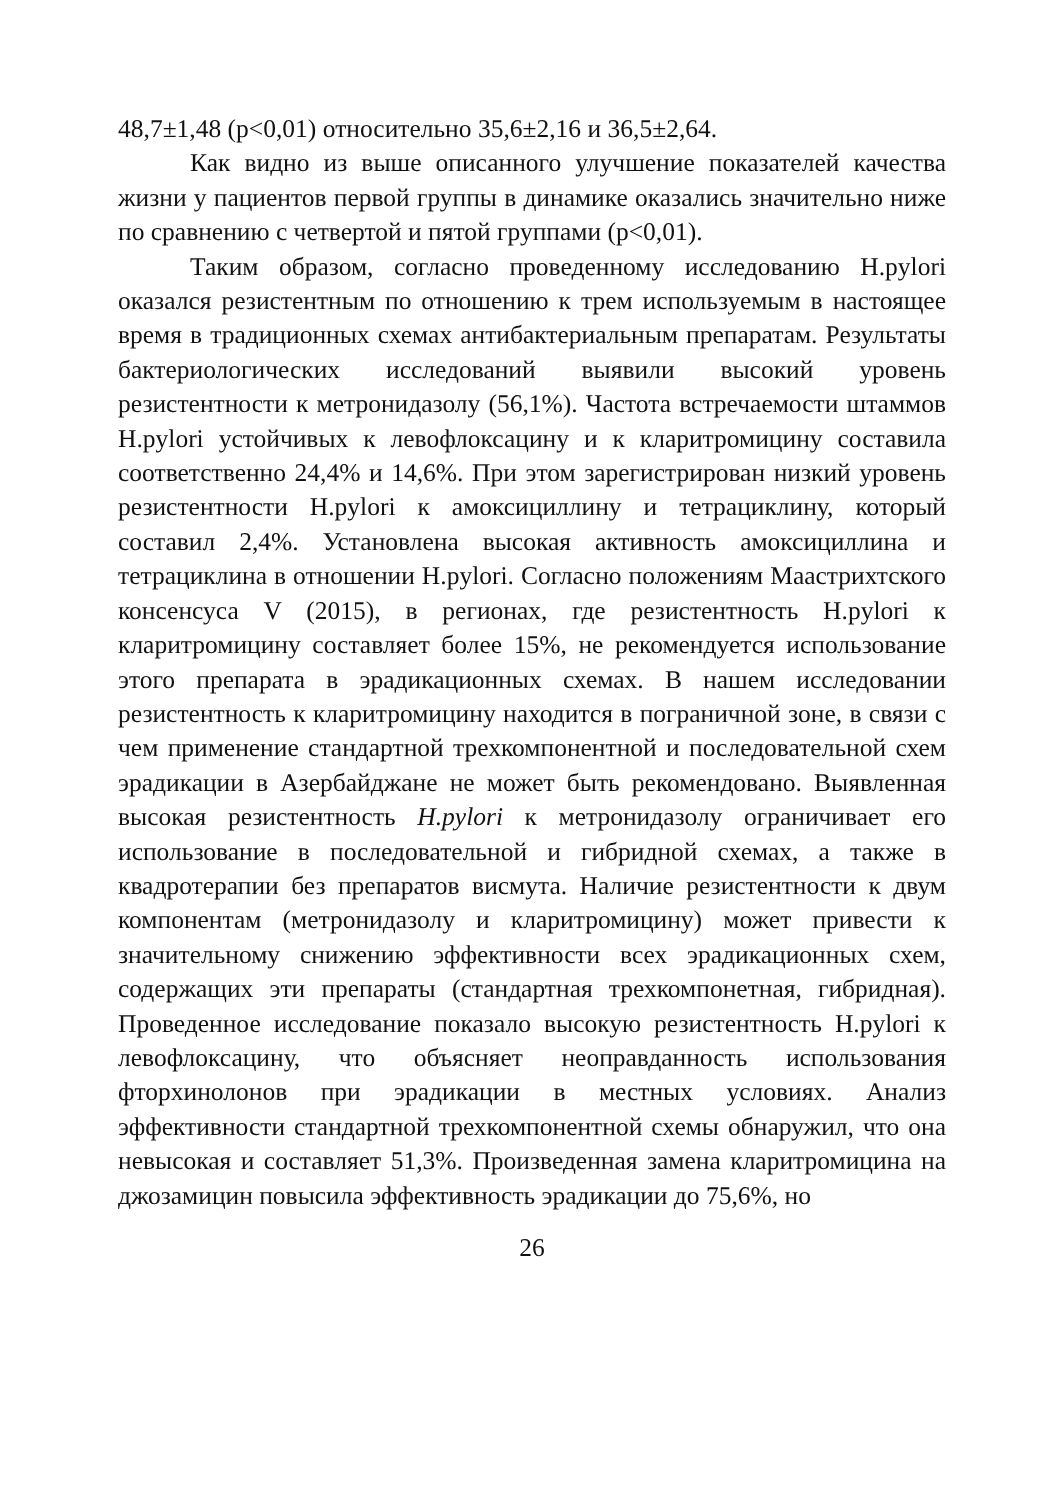48,7±1,48 (p<0,01) относительно 35,6±2,16 и 36,5±2,64.
Как видно из выше описанного улучшение показателей качества жизни у пациентов первой группы в динамике оказались значительно ниже по сравнению с четвертой и пятой группами (p<0,01).
Таким образом, согласно проведенному исследованию H.pylori оказался резистентным по отношению к трем используемым в настоящее время в традиционных схемах антибактериальным препаратам. Результаты бактериологических исследований выявили высокий уровень резистентности к метронидазолу (56,1%). Частота встречаемости штаммов H.pylori устойчивых к левофлоксацину и к кларитромицину составила соответственно 24,4% и 14,6%. При этом зарегистрирован низкий уровень резистентности H.pylori к амоксициллину и тетрациклину, который составил 2,4%. Установлена высокая активность амоксициллина и тетрациклина в отношении H.pylori. Согласно положениям Маастрихтского консенсуса V (2015), в регионах, где резистентность H.pylori к кларитромицину составляет более 15%, не рекомендуется использование этого препарата в эрадикационных схемах. В нашем исследовании резистентность к кларитромицину находится в пограничной зоне, в связи с чем применение стандартной трехкомпонентной и последовательной схем эрадикации в Азербайджане не может быть рекомендовано. Выявленная высокая резистентность H.pylori к метронидазолу ограничивает его использование в последовательной и гибридной схемах, а также в квадротерапии без препаратов висмута. Наличие резистентности к двум компонентам (метронидазолу и кларитромицину) может привести к значительному снижению эффективности всех эрадикационных схем, содержащих эти препараты (стандартная трехкомпонетная, гибридная). Проведенное исследование показало высокую резистентность H.pylori к левофлоксацину, что объясняет неоправданность использования фторхинолонов при эрадикации в местных условиях. Анализ эффективности стандартной трехкомпонентной схемы обнаружил, что она невысокая и составляет 51,3%. Произведенная замена кларитромицина на джозамицин повысила эффективность эрадикации до 75,6%, но
26